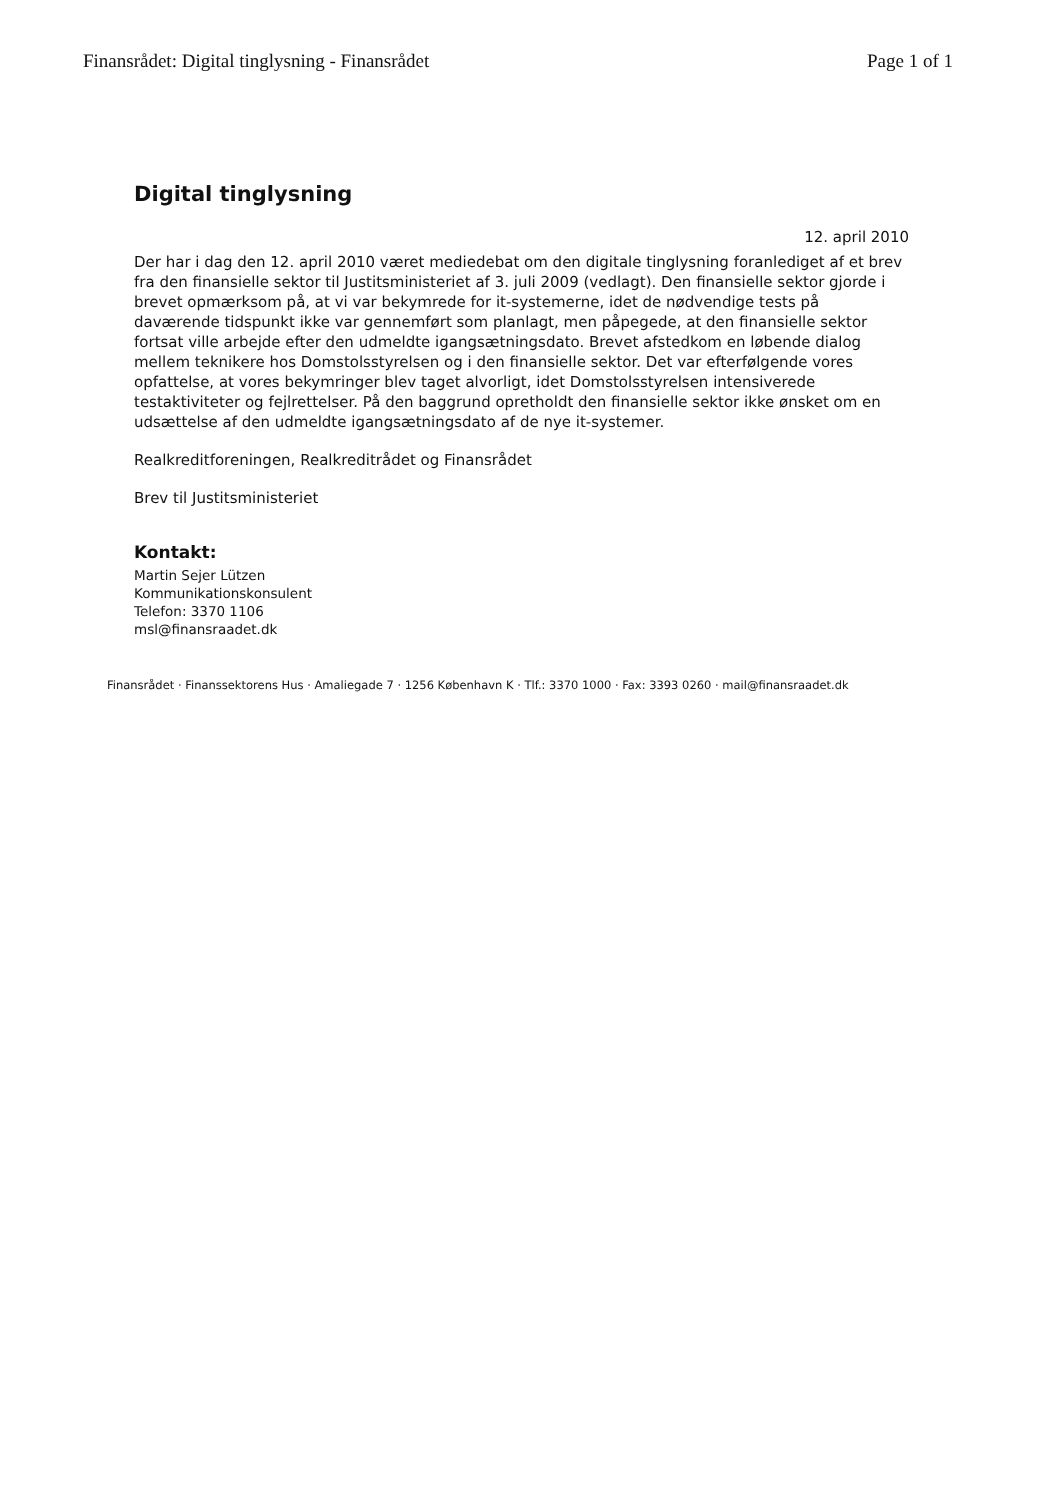Finansrådet: Digital tinglysning - Finansrådet Page 1 of 1
Digital tinglysning
12. april 2010
Der har i dag den 12. april 2010 været mediedebat om den digitale tinglysning foranlediget af et brev fra den finansielle sektor til Justitsministeriet af 3. juli 2009 (vedlagt). Den finansielle sektor gjorde i brevet opmærksom på, at vi var bekymrede for it-systemerne, idet de nødvendige tests på daværende tidspunkt ikke var gennemført som planlagt, men påpegede, at den finansielle sektor fortsat ville arbejde efter den udmeldte igangsætningsdato. Brevet afstedkom en løbende dialog mellem teknikere hos Domstolsstyrelsen og i den finansielle sektor. Det var efterfølgende vores opfattelse, at vores bekymringer blev taget alvorligt, idet Domstolsstyrelsen intensiverede testaktiviteter og fejlrettelser. På den baggrund opretholdt den finansielle sektor ikke ønsket om en udsættelse af den udmeldte igangsætningsdato af de nye it-systemer.
Realkreditforeningen, Realkreditrådet og Finansrådet
Brev til Justitsministeriet
Kontakt:
Martin Sejer Lützen
Kommunikationskonsulent
Telefon: 3370 1106
msl@finansraadet.dk
Finansrådet · Finanssektorens Hus · Amaliegade 7 · 1256 København K · Tlf.: 3370 1000 · Fax: 3393 0260 · mail@finansraadet.dk